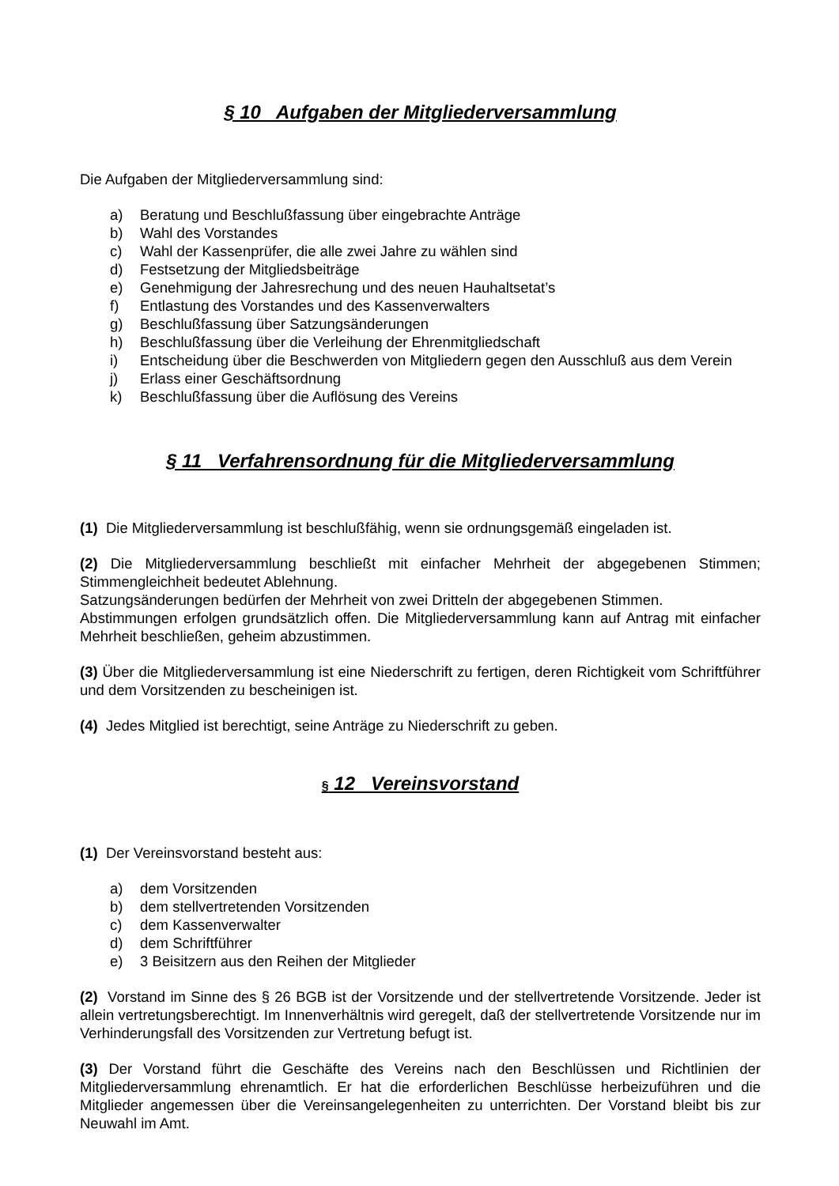§ 10 Aufgaben der Mitgliederversammlung
Die Aufgaben der Mitgliederversammlung sind:
a) Beratung und Beschlußfassung über eingebrachte Anträge
b) Wahl des Vorstandes
c) Wahl der Kassenprüfer, die alle zwei Jahre zu wählen sind
d) Festsetzung der Mitgliedsbeiträge
e) Genehmigung der Jahresrechung und des neuen Hauhaltsetat’s
f) Entlastung des Vorstandes und des Kassenverwalters
g) Beschlußfassung über Satzungsänderungen
h) Beschlußfassung über die Verleihung der Ehrenmitgliedschaft
i) Entscheidung über die Beschwerden von Mitgliedern gegen den Ausschluß aus dem Verein
j) Erlass einer Geschäftsordnung
k) Beschlußfassung über die Auflösung des Vereins
§ 11 Verfahrensordnung für die Mitgliederversammlung
(1) Die Mitgliederversammlung ist beschlußfähig, wenn sie ordnungsgemäß eingeladen ist.
(2) Die Mitgliederversammlung beschließt mit einfacher Mehrheit der abgegebenen Stimmen; Stimmengleichheit bedeutet Ablehnung.
Satzungsänderungen bedürfen der Mehrheit von zwei Dritteln der abgegebenen Stimmen.
Abstimmungen erfolgen grundsätzlich offen. Die Mitgliederversammlung kann auf Antrag mit einfacher Mehrheit beschließen, geheim abzustimmen.
(3) Über die Mitgliederversammlung ist eine Niederschrift zu fertigen, deren Richtigkeit vom Schriftführer und dem Vorsitzenden zu bescheinigen ist.
(4) Jedes Mitglied ist berechtigt, seine Anträge zu Niederschrift zu geben.
§ 12 Vereinsvorstand
(1) Der Vereinsvorstand besteht aus:
a) dem Vorsitzenden
b) dem stellvertretenden Vorsitzenden
c) dem Kassenverwalter
d) dem Schriftführer
e) 3 Beisitzern aus den Reihen der Mitglieder
(2) Vorstand im Sinne des § 26 BGB ist der Vorsitzende und der stellvertretende Vorsitzende. Jeder ist allein vertretungsberechtigt. Im Innenverhältnis wird geregelt, daß der stellvertretende Vorsitzende nur im Verhinderungsfall des Vorsitzenden zur Vertretung befugt ist.
(3) Der Vorstand führt die Geschäfte des Vereins nach den Beschlüssen und Richtlinien der Mitgliederversammlung ehrenamtlich. Er hat die erforderlichen Beschlüsse herbeizuführen und die Mitglieder angemessen über die Vereinsangelegenheiten zu unterrichten. Der Vorstand bleibt bis zur Neuwahl im Amt.